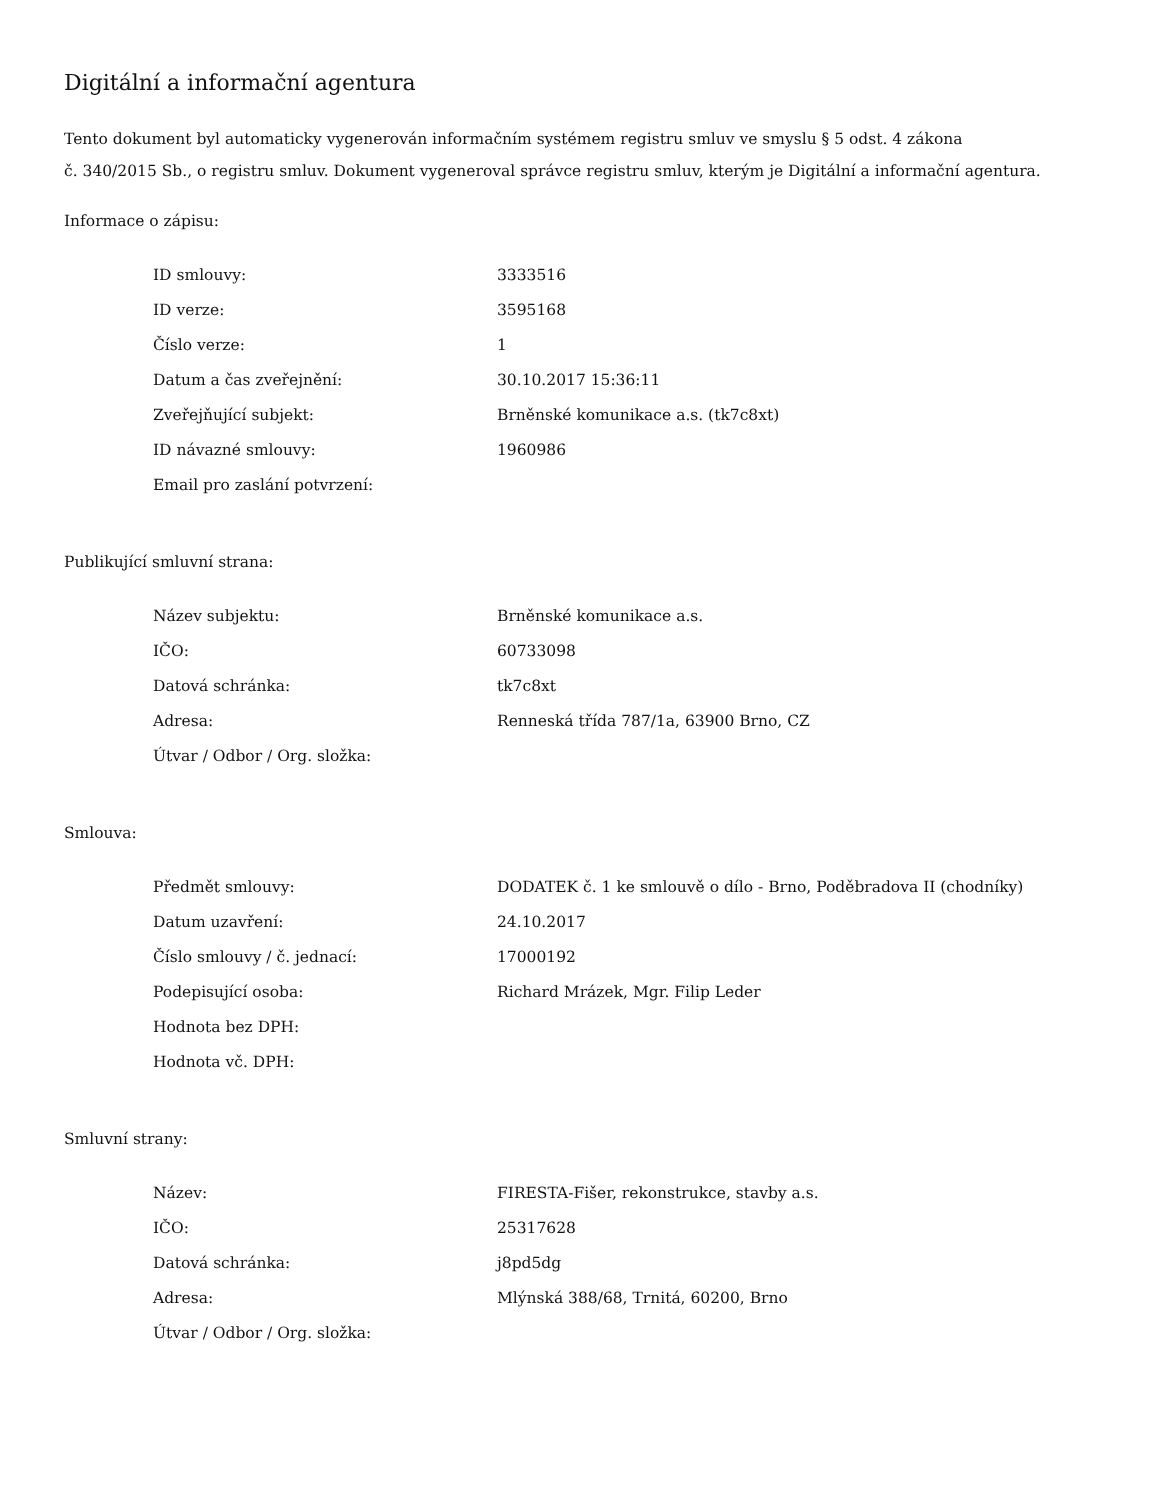Digitální a informační agentura
Tento dokument byl automaticky vygenerován informačním systémem registru smluv ve smyslu § 5 odst. 4 zákona
č. 340/2015 Sb., o registru smluv. Dokument vygeneroval správce registru smluv, kterým je Digitální a informační agentura.
Informace o zápisu:
| ID smlouvy: | 3333516 |
| ID verze: | 3595168 |
| Číslo verze: | 1 |
| Datum a čas zveřejnění: | 30.10.2017 15:36:11 |
| Zveřejňující subjekt: | Brněnské komunikace a.s. (tk7c8xt) |
| ID návazné smlouvy: | 1960986 |
| Email pro zaslání potvrzení: | |
Publikující smluvní strana:
| Název subjektu: | Brněnské komunikace a.s. |
| IČO: | 60733098 |
| Datová schránka: | tk7c8xt |
| Adresa: | Renneská třída 787/1a, 63900 Brno, CZ |
| Útvar / Odbor / Org. složka: | |
Smlouva:
| Předmět smlouvy: | DODATEK č. 1 ke smlouvě o dílo - Brno, Poděbradova II (chodníky) |
| Datum uzavření: | 24.10.2017 |
| Číslo smlouvy / č. jednací: | 17000192 |
| Podepisující osoba: | Richard Mrázek, Mgr. Filip Leder |
| Hodnota bez DPH: | |
| Hodnota vč. DPH: | |
Smluvní strany:
| Název: | FIRESTA-Fišer, rekonstrukce, stavby a.s. |
| IČO: | 25317628 |
| Datová schránka: | j8pd5dg |
| Adresa: | Mlýnská 388/68, Trnitá, 60200, Brno |
| Útvar / Odbor / Org. složka: | |